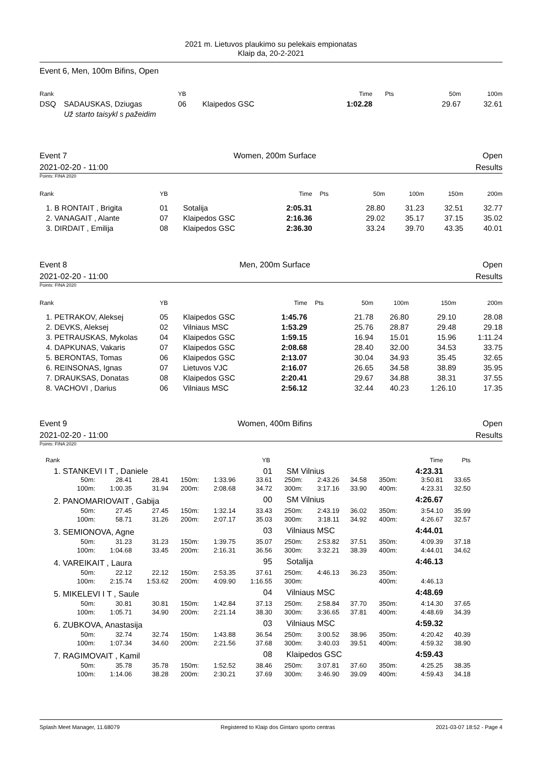2021 m. Lietuvos plaukimo su pelekais empionatas
Klaip da, 20-2-2021
Event 6, Men, 100m Bifins, Open
| Rank | | YB | | Time | Pts | 50m | 100m |
| --- | --- | --- | --- | --- | --- | --- | --- |
| DSQ | SADAUSKAS, Dziugas | 06 | Klaipedos GSC | 1:02.28 | | 29.67 | 32.61 |
| | Už starto taisykl s pažeidim | | | | | | |
Event 7 Women, 200m Surface Open
2021-02-20 - 11:00 Results
Points: FINA 2020
| Rank | YB | | Time | Pts | 50m | 100m | 150m | 200m |
| --- | --- | --- | --- | --- | --- | --- | --- | --- |
| 1. B RONTAIT , Brigita | 01 | Sotalija | 2:05.31 | | 28.80 | 31.23 | 32.51 | 32.77 |
| 2. VANAGAIT , Alante | 07 | Klaipedos GSC | 2:16.36 | | 29.02 | 35.17 | 37.15 | 35.02 |
| 3. DIRDAIT , Emilija | 08 | Klaipedos GSC | 2:36.30 | | 33.24 | 39.70 | 43.35 | 40.01 |
Event 8 Men, 200m Surface Open
2021-02-20 - 11:00 Results
Points: FINA 2020
| Rank | YB | | Time | Pts | 50m | 100m | 150m | 200m |
| --- | --- | --- | --- | --- | --- | --- | --- | --- |
| 1. PETRAKOV, Aleksej | 05 | Klaipedos GSC | 1:45.76 | | 21.78 | 26.80 | 29.10 | 28.08 |
| 2. DEVKS, Aleksej | 02 | Vilniaus MSC | 1:53.29 | | 25.76 | 28.87 | 29.48 | 29.18 |
| 3. PETRAUSKAS, Mykolas | 04 | Klaipedos GSC | 1:59.15 | | 16.94 | 15.01 | 15.96 | 1:11.24 |
| 4. DAPKUNAS, Vakaris | 07 | Klaipedos GSC | 2:08.68 | | 28.40 | 32.00 | 34.53 | 33.75 |
| 5. BERONTAS, Tomas | 06 | Klaipedos GSC | 2:13.07 | | 30.04 | 34.93 | 35.45 | 32.65 |
| 6. REINSONAS, Ignas | 07 | Lietuvos VJC | 2:16.07 | | 26.65 | 34.58 | 38.89 | 35.95 |
| 7. DRAUKSAS, Donatas | 08 | Klaipedos GSC | 2:20.41 | | 29.67 | 34.88 | 38.31 | 37.55 |
| 8. VACHOVI , Darius | 06 | Vilniaus MSC | 2:56.12 | | 32.44 | 40.23 | 1:26.10 | 17.35 |
Event 9 Women, 400m Bifins Open
2021-02-20 - 11:00 Results
Points: FINA 2020
| Rank | | | | | YB | | | | | | | Time | Pts |
| --- | --- | --- | --- | --- | --- | --- | --- | --- | --- | --- | --- | --- | --- |
| 1. STANKEVI I T , Daniele | | | | | 01 | SM Vilnius | | | | | | 4:23.31 | |
| 50m: | 28.41 | 28.41 | 150m: | 1:33.96 | 33.61 | 250m: | 2:43.26 | 34.58 | 350m: | | | 3:50.81 | 33.65 |
| 100m: | 1:00.35 | 31.94 | 200m: | 2:08.68 | 34.72 | 300m: | 3:17.16 | 33.90 | 400m: | | | 4:23.31 | 32.50 |
| 2. PANOMARIOVAIT , Gabija | | | | | 00 | SM Vilnius | | | | | | 4:26.67 | |
| 50m: | 27.45 | 27.45 | 150m: | 1:32.14 | 33.43 | 250m: | 2:43.19 | 36.02 | 350m: | | | 3:54.10 | 35.99 |
| 100m: | 58.71 | 31.26 | 200m: | 2:07.17 | 35.03 | 300m: | 3:18.11 | 34.92 | 400m: | | | 4:26.67 | 32.57 |
| 3. SEMIONOVA, Agne | | | | | 03 | Vilniaus MSC | | | | | | 4:44.01 | |
| 50m: | 31.23 | 31.23 | 150m: | 1:39.75 | 35.07 | 250m: | 2:53.82 | 37.51 | 350m: | | | 4:09.39 | 37.18 |
| 100m: | 1:04.68 | 33.45 | 200m: | 2:16.31 | 36.56 | 300m: | 3:32.21 | 38.39 | 400m: | | | 4:44.01 | 34.62 |
| 4. VAREIKAIT , Laura | | | | | 95 | Sotalija | | | | | | 4:46.13 | |
| 50m: | 22.12 | 22.12 | 150m: | 2:53.35 | 37.61 | 250m: | 4:46.13 | 36.23 | 350m: | | | | |
| 100m: | 2:15.74 | 1:53.62 | 200m: | 4:09.90 | 1:16.55 | 300m: | | | 400m: | | | 4:46.13 | |
| 5. MIKELEVI I T , Saule | | | | | 04 | Vilniaus MSC | | | | | | 4:48.69 | |
| 50m: | 30.81 | 30.81 | 150m: | 1:42.84 | 37.13 | 250m: | 2:58.84 | 37.70 | 350m: | | | 4:14.30 | 37.65 |
| 100m: | 1:05.71 | 34.90 | 200m: | 2:21.14 | 38.30 | 300m: | 3:36.65 | 37.81 | 400m: | | | 4:48.69 | 34.39 |
| 6. ZUBKOVA, Anastasija | | | | | 03 | Vilniaus MSC | | | | | | 4:59.32 | |
| 50m: | 32.74 | 32.74 | 150m: | 1:43.88 | 36.54 | 250m: | 3:00.52 | 38.96 | 350m: | | | 4:20.42 | 40.39 |
| 100m: | 1:07.34 | 34.60 | 200m: | 2:21.56 | 37.68 | 300m: | 3:40.03 | 39.51 | 400m: | | | 4:59.32 | 38.90 |
| 7. RAGIMOVAIT , Kamil | | | | | 08 | Klaipedos GSC | | | | | | 4:59.43 | |
| 50m: | 35.78 | 35.78 | 150m: | 1:52.52 | 38.46 | 250m: | 3:07.81 | 37.60 | 350m: | | | 4:25.25 | 38.35 |
| 100m: | 1:14.06 | 38.28 | 200m: | 2:30.21 | 37.69 | 300m: | 3:46.90 | 39.09 | 400m: | | | 4:59.43 | 34.18 |
Splash Meet Manager, 11.68079 Registered to Klaip dos Gintaro sporto centras 2021-03-07 18:52 - Page 4